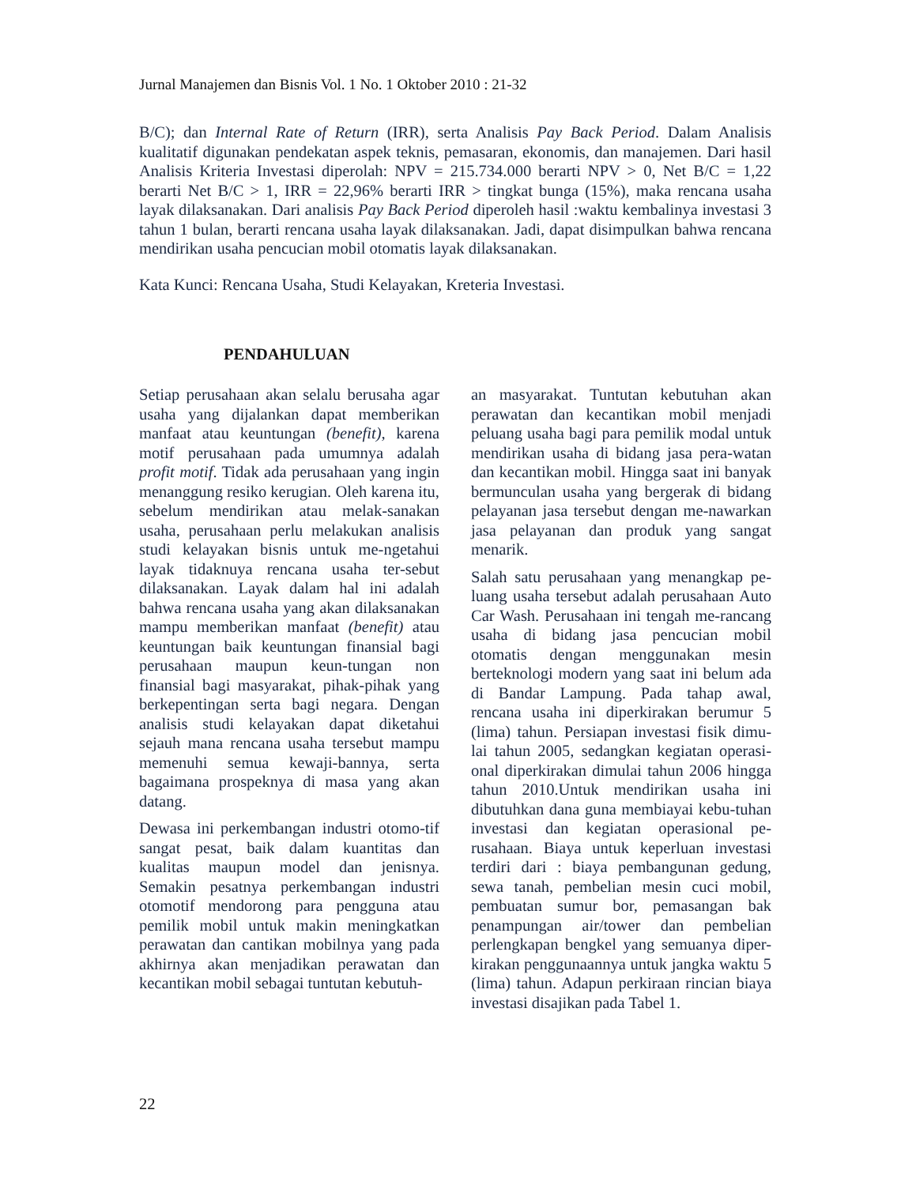Jurnal Manajemen dan Bisnis Vol. 1 No. 1 Oktober 2010 : 21-32
B/C); dan Internal Rate of Return (IRR), serta Analisis Pay Back Period. Dalam Analisis kualitatif digunakan pendekatan aspek teknis, pemasaran, ekonomis, dan manajemen. Dari hasil Analisis Kriteria Investasi diperolah: NPV = 215.734.000 berarti NPV > 0, Net B/C = 1,22 berarti Net B/C > 1, IRR = 22,96% berarti IRR > tingkat bunga (15%), maka rencana usaha layak dilaksanakan. Dari analisis Pay Back Period diperoleh hasil :waktu kembalinya investasi 3 tahun 1 bulan, berarti rencana usaha layak dilaksanakan. Jadi, dapat disimpulkan bahwa rencana mendirikan usaha pencucian mobil otomatis layak dilaksanakan.
Kata Kunci: Rencana Usaha, Studi Kelayakan, Kreteria Investasi.
PENDAHULUAN
Setiap perusahaan akan selalu berusaha agar usaha yang dijalankan dapat memberikan manfaat atau keuntungan (benefit), karena motif perusahaan pada umumnya adalah profit motif. Tidak ada perusahaan yang ingin menanggung resiko kerugian. Oleh karena itu, sebelum mendirikan atau melak-sanakan usaha, perusahaan perlu melakukan analisis studi kelayakan bisnis untuk me-ngetahui layak tidaknuya rencana usaha ter-sebut dilaksanakan. Layak dalam hal ini adalah bahwa rencana usaha yang akan dilaksanakan mampu memberikan manfaat (benefit) atau keuntungan baik keuntungan finansial bagi perusahaan maupun keun-tungan non finansial bagi masyarakat, pihak-pihak yang berkepentingan serta bagi negara. Dengan analisis studi kelayakan dapat diketahui sejauh mana rencana usaha tersebut mampu memenuhi semua kewaji-bannya, serta bagaimana prospeknya di masa yang akan datang.
Dewasa ini perkembangan industri otomo-tif sangat pesat, baik dalam kuantitas dan kualitas maupun model dan jenisnya. Semakin pesatnya perkembangan industri otomotif mendorong para pengguna atau pemilik mobil untuk makin meningkatkan perawatan dan cantikan mobilnya yang pada akhirnya akan menjadikan perawatan dan kecantikan mobil sebagai tuntutan kebutuh-
an masyarakat. Tuntutan kebutuhan akan perawatan dan kecantikan mobil menjadi peluang usaha bagi para pemilik modal untuk mendirikan usaha di bidang jasa pera-watan dan kecantikan mobil. Hingga saat ini banyak bermunculan usaha yang bergerak di bidang pelayanan jasa tersebut dengan me-nawarkan jasa pelayanan dan produk yang sangat menarik.
Salah satu perusahaan yang menangkap pe-luang usaha tersebut adalah perusahaan Auto Car Wash. Perusahaan ini tengah me-rancang usaha di bidang jasa pencucian mobil otomatis dengan menggunakan mesin berteknologi modern yang saat ini belum ada di Bandar Lampung. Pada tahap awal, rencana usaha ini diperkirakan berumur 5 (lima) tahun. Persiapan investasi fisik dimu-lai tahun 2005, sedangkan kegiatan operasi-onal diperkirakan dimulai tahun 2006 hingga tahun 2010.Untuk mendirikan usaha ini dibutuhkan dana guna membiayai kebu-tuhan investasi dan kegiatan operasional pe-rusahaan. Biaya untuk keperluan investasi terdiri dari : biaya pembangunan gedung, sewa tanah, pembelian mesin cuci mobil, pembuatan sumur bor, pemasangan bak penampungan air/tower dan pembelian perlengkapan bengkel yang semuanya diper-kirakan penggunaannya untuk jangka waktu 5 (lima) tahun. Adapun perkiraan rincian biaya investasi disajikan pada Tabel 1.
22